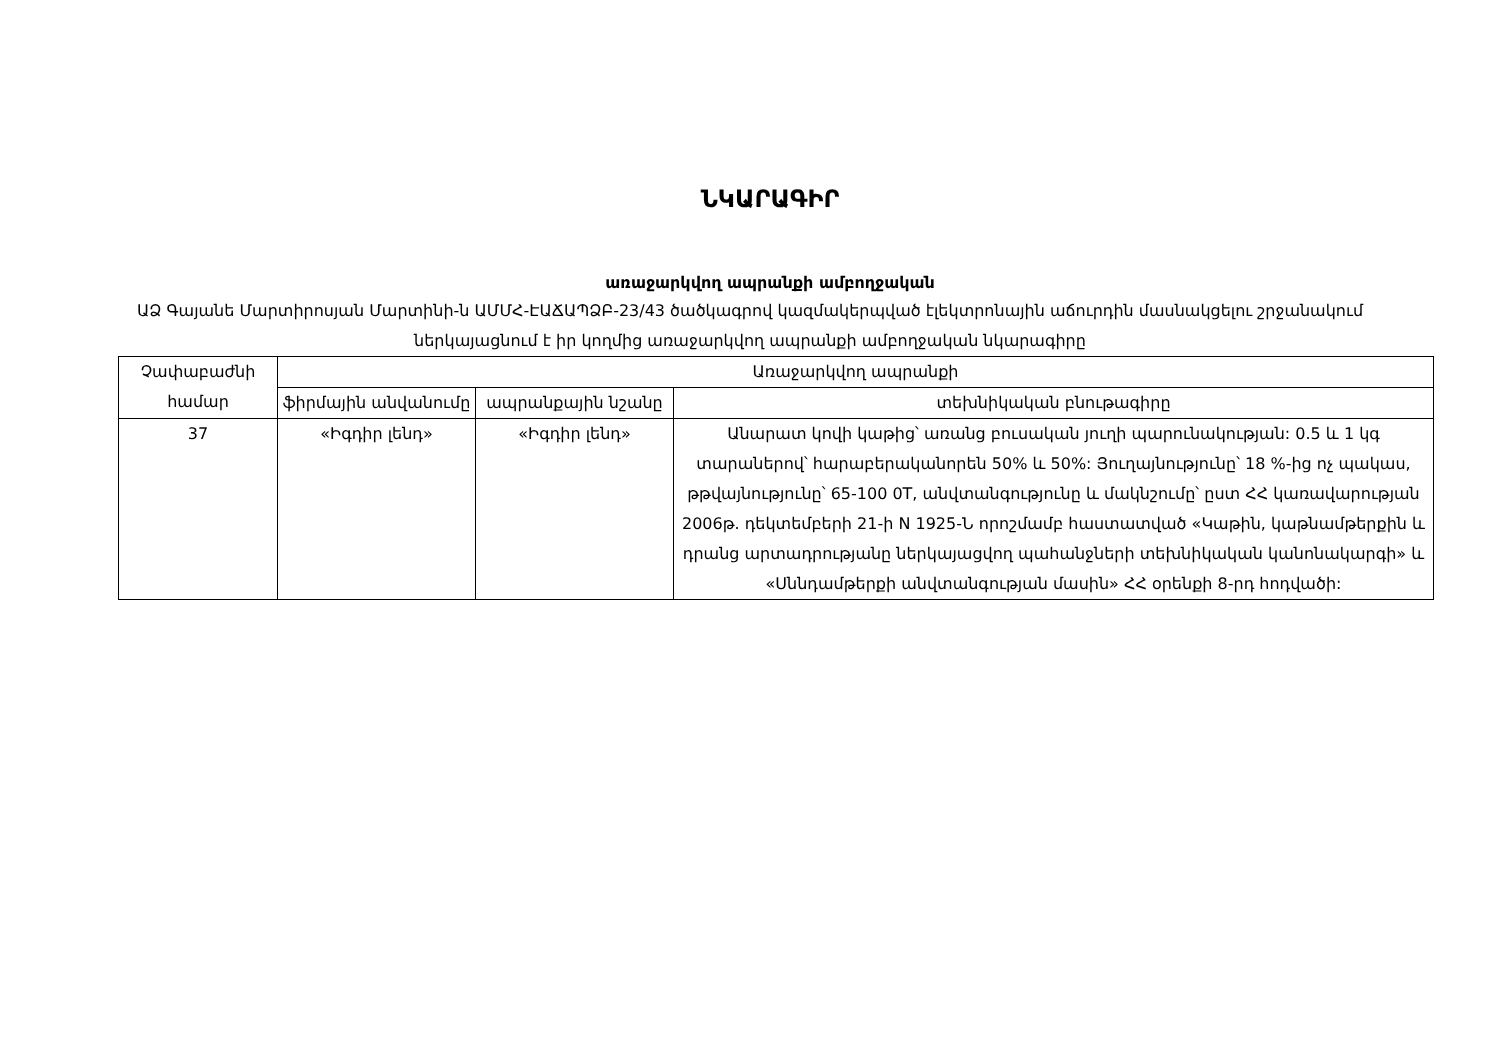ՆԿԱՐԱԳԻՐ
առաջարկվող ապրանքի ամբողջական
ԱՁ Գայանե Մարտիրոսյան Մարտինի-ն ԱՄՄՀ-ԷԱՃԱՊՁԲ-23/43 ծածկագրով կազմակերպված էլեկտրոնային աճուրդին մասնակցելու շրջանակում ներկայացնում է իր կողմից առաջարկվող ապրանքի ամբողջական նկարագիրը
| Չափաբաժնի համար | Առաջարկվող ապրանքի | | |
| --- | --- | --- | --- |
| | ֆիրմային անվանումը | ապրանքային նշանը | տեխնիկական բնութագիրը |
| 37 | «Իգդիր լենդ» | «Իգդիր լենդ» | Անարատ կովի կաթից՝ առանց բուսական յուղի պարունակության: 0.5 և 1 կգ տարաներով՝ հարաբերականորեն 50% և 50%: Յուղայնությունը՝ 18 %-ից ոչ պակաս, թթվայնությունը՝ 65-100 0T, անվտանգությունը և մակնշումը՝ ըստ ՀՀ կառավարության 2006թ. դեկտեմբերի 21-ի N 1925-Ն որոշմամբ հաստատված «Կաթին, կաթնամթերքին և դրանց արտադրությանը ներկայացվող պահանջների տեխնիկական կանոնակարգի» և «Սննդամթերքի անվտանգության մասին» ՀՀ օրենքի 8-րդ հոդվածի: |